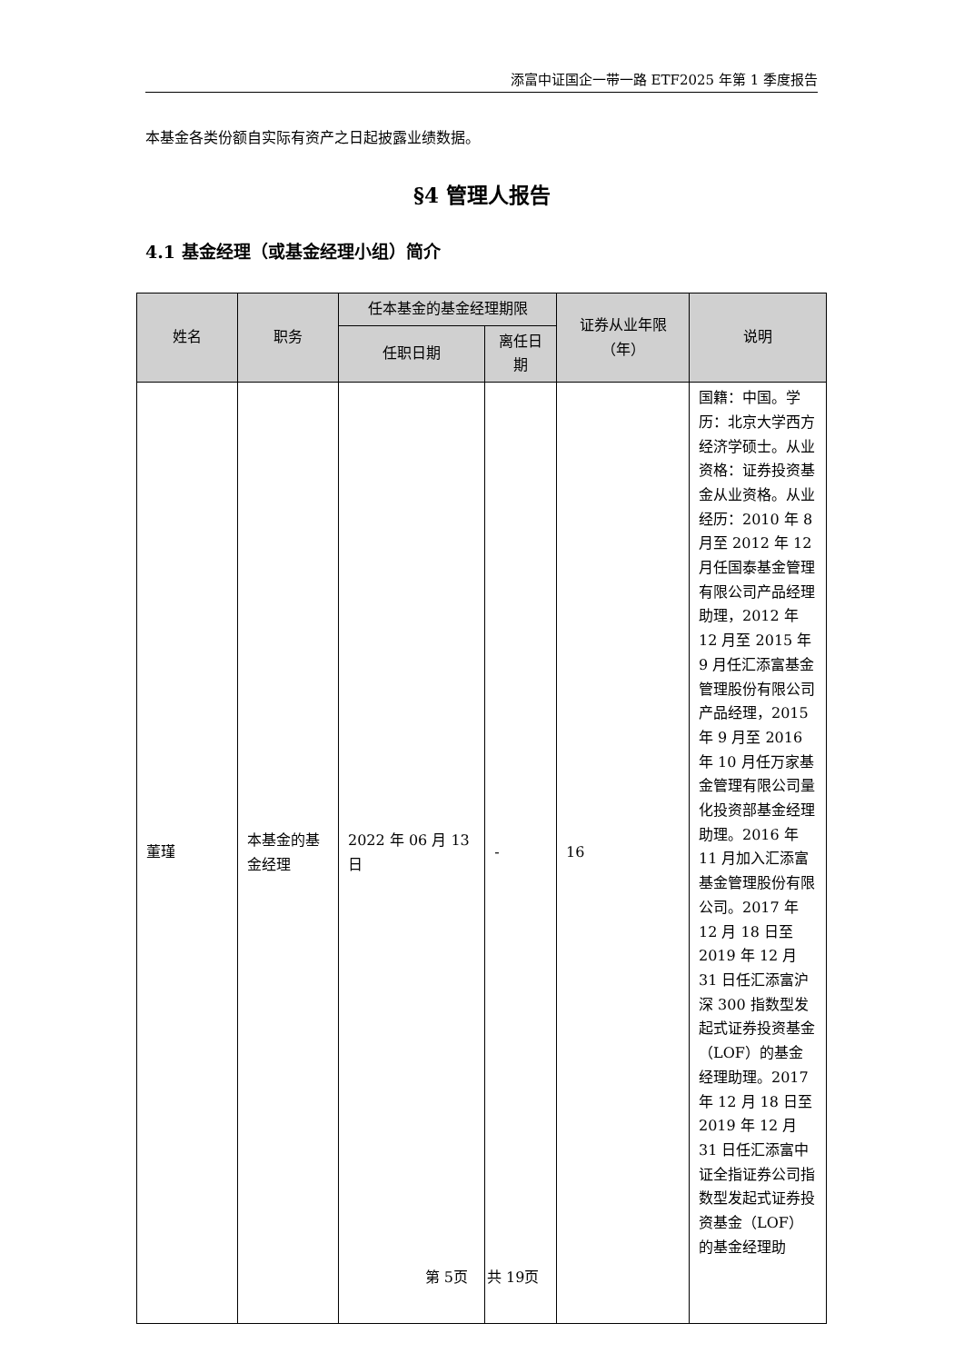添富中证国企一带一路 ETF2025 年第 1 季度报告
本基金各类份额自实际有资产之日起披露业绩数据。
§4 管理人报告
4.1 基金经理（或基金经理小组）简介
| 姓名 | 职务 | 任本基金的基金经理期限 | | 证券从业年限（年） | 说明 |
| --- | --- | --- | --- | --- | --- |
| | | 任职日期 | 离任日期 | | |
| 董瑾 | 本基金的基金经理 | 2022 年 06 月 13 日 | - | 16 | 国籍：中国。学历：北京大学西方经济学硕士。从业资格：证券投资基金从业资格。从业经历：2010 年 8 月至 2012 年 12 月任国泰基金管理有限公司产品经理助理，2012 年 12 月至 2015 年 9 月任汇添富基金管理股份有限公司产品经理，2015 年 9 月至 2016 年 10 月任万家基金管理有限公司量化投资部基金经理助理。2016 年 11 月加入汇添富基金管理股份有限公司。2017 年 12 月 18 日至 2019 年 12 月 31 日任汇添富沪深 300 指数型发起式证券投资基金（LOF）的基金经理助理。2017 年 12 月 18 日至 2019 年 12 月 31 日任汇添富中证全指证券公司指数型发起式证券投资基金（LOF）的基金经理助 |
第 5页　 共 19页